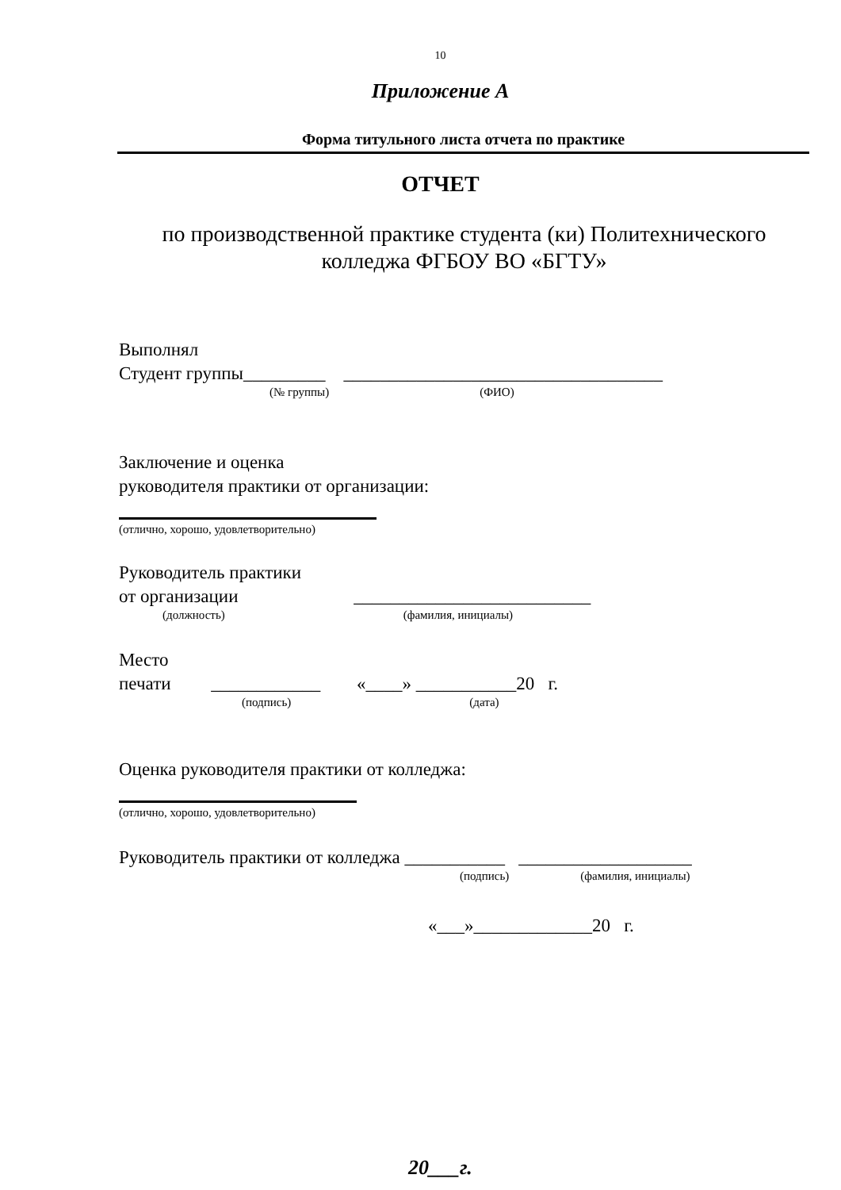10
Приложение А
Форма титульного листа отчета по практике
ОТЧЕТ
по производственной практике студента (ки) Политехнического колледжа ФГБОУ ВО «БГТУ»
Выполнял
Студент группы_________ ___________________________________
(№ группы) (ФИО)
Заключение и оценка
руководителя практики от организации:
(отлично, хорошо, удовлетворительно)
Руководитель практики
от организации __________________________
(должность) (фамилия, инициалы)
Место
печати ____________ «____» ___________20 г.
(подпись) (дата)
Оценка руководителя практики от колледжа:
(отлично, хорошо, удовлетворительно)
Руководитель практики от колледжа ___________ ___________________
(подпись) (фамилия, инициалы)
«___»_____________20 г.
20___г.